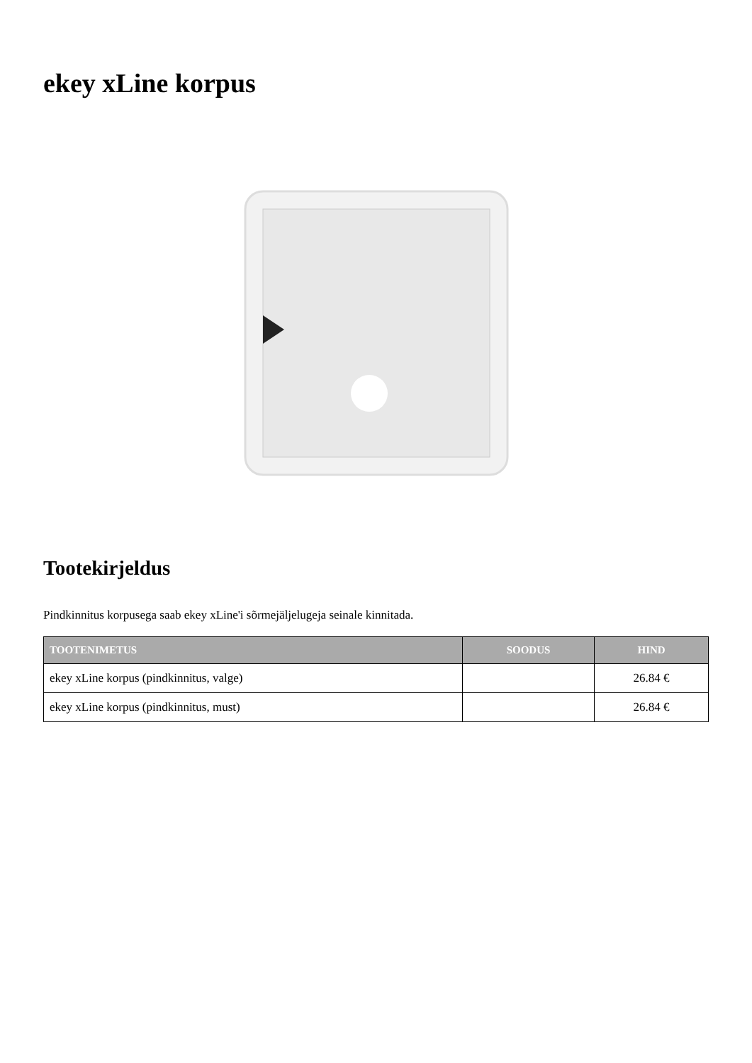ekey xLine korpus
Tootekirjeldus
Pindkinnitus korpusega saab ekey xLine'i sõrmejäljelugeja seinale kinnitada.
| TOOTENIMETUS | SOODUS | HIND |
| --- | --- | --- |
| ekey xLine korpus (pindkinnitus, valge) | | 26.84 € |
| ekey xLine korpus (pindkinnitus, must) | | 26.84 € |